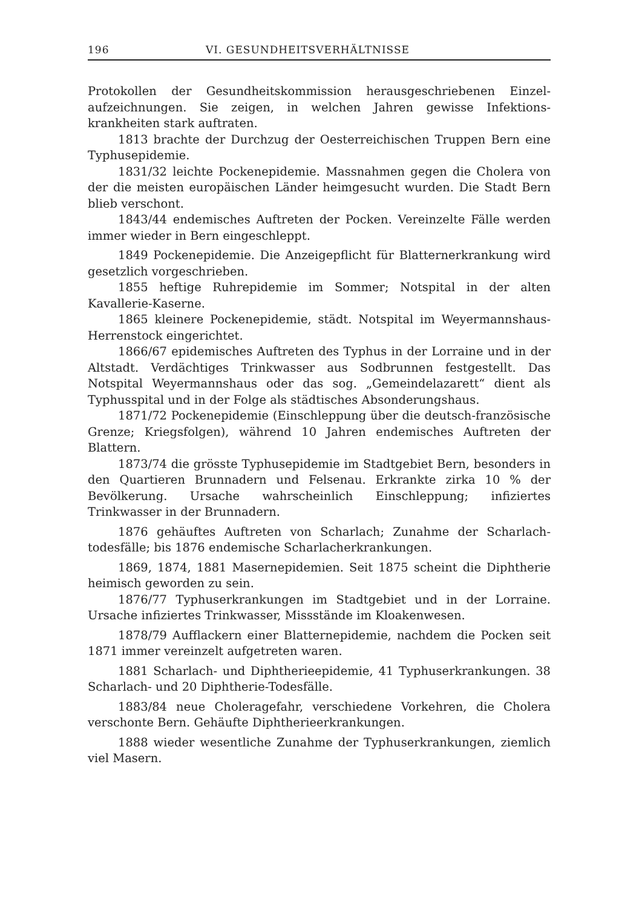196 VI. GESUNDHEITSVERHÄLTNISSE
Protokollen der Gesundheitskommission herausgeschriebenen Einzel­aufzeichnungen. Sie zeigen, in welchen Jahren gewisse Infektions­krankheiten stark auftraten.
1813 brachte der Durchzug der Oesterreichischen Truppen Bern eine Typhusepidemie.
1831/32 leichte Pockenepidemie. Massnahmen gegen die Cholera von der die meisten europäischen Länder heimgesucht wurden. Die Stadt Bern blieb verschont.
1843/44 endemisches Auftreten der Pocken. Vereinzelte Fälle werden immer wieder in Bern eingeschleppt.
1849 Pockenepidemie. Die Anzeigepflicht für Blatternerkrankung wird gesetzlich vorgeschrieben.
1855 heftige Ruhrepidemie im Sommer; Notspital in der alten Kavallerie-Kaserne.
1865 kleinere Pockenepidemie, städt. Notspital im Weyermanns­haus-Herrenstock eingerichtet.
1866/67 epidemisches Auftreten des Typhus in der Lorraine und in der Altstadt. Verdächtiges Trinkwasser aus Sodbrunnen festgestellt. Das Notspital Weyermannshaus oder das sog. „Gemeindelazarett“ dient als Typhusspital und in der Folge als städtisches Absonderungs­haus.
1871/72 Pockenepidemie (Einschleppung über die deutsch-fran­zösische Grenze; Kriegsfolgen), während 10 Jahren endemisches Auf­treten der Blattern.
1873/74 die grösste Typhusepidemie im Stadtgebiet Bern, be­sonders in den Quartieren Brunnadern und Felsenau. Erkrankte zirka 10 % der Bevölkerung. Ursache wahrscheinlich Einschleppung; infiziertes Trinkwasser in der Brunnadern.
1876 gehäuftes Auftreten von Scharlach; Zunahme der Scharlach­todesfälle; bis 1876 endemische Scharlacherkrankungen.
1869, 1874, 1881 Masernepidemien. Seit 1875 scheint die Diphtherie heimisch geworden zu sein.
1876/77 Typhuserkrankungen im Stadtgebiet und in der Lorraine. Ursache infiziertes Trinkwasser, Missstände im Kloakenwesen.
1878/79 Aufflackern einer Blatternepidemie, nachdem die Pocken seit 1871 immer vereinzelt aufgetreten waren.
1881 Scharlach- und Diphtherieepidemie, 41 Typhuserkrankungen. 38 Scharlach- und 20 Diphtherie-Todesfälle.
1883/84 neue Choleragefahr, verschiedene Vorkehren, die Cholera verschonte Bern. Gehäufte Diphtherieerkrankungen.
1888 wieder wesentliche Zunahme der Typhuserkrankungen, ziem­lich viel Masern.